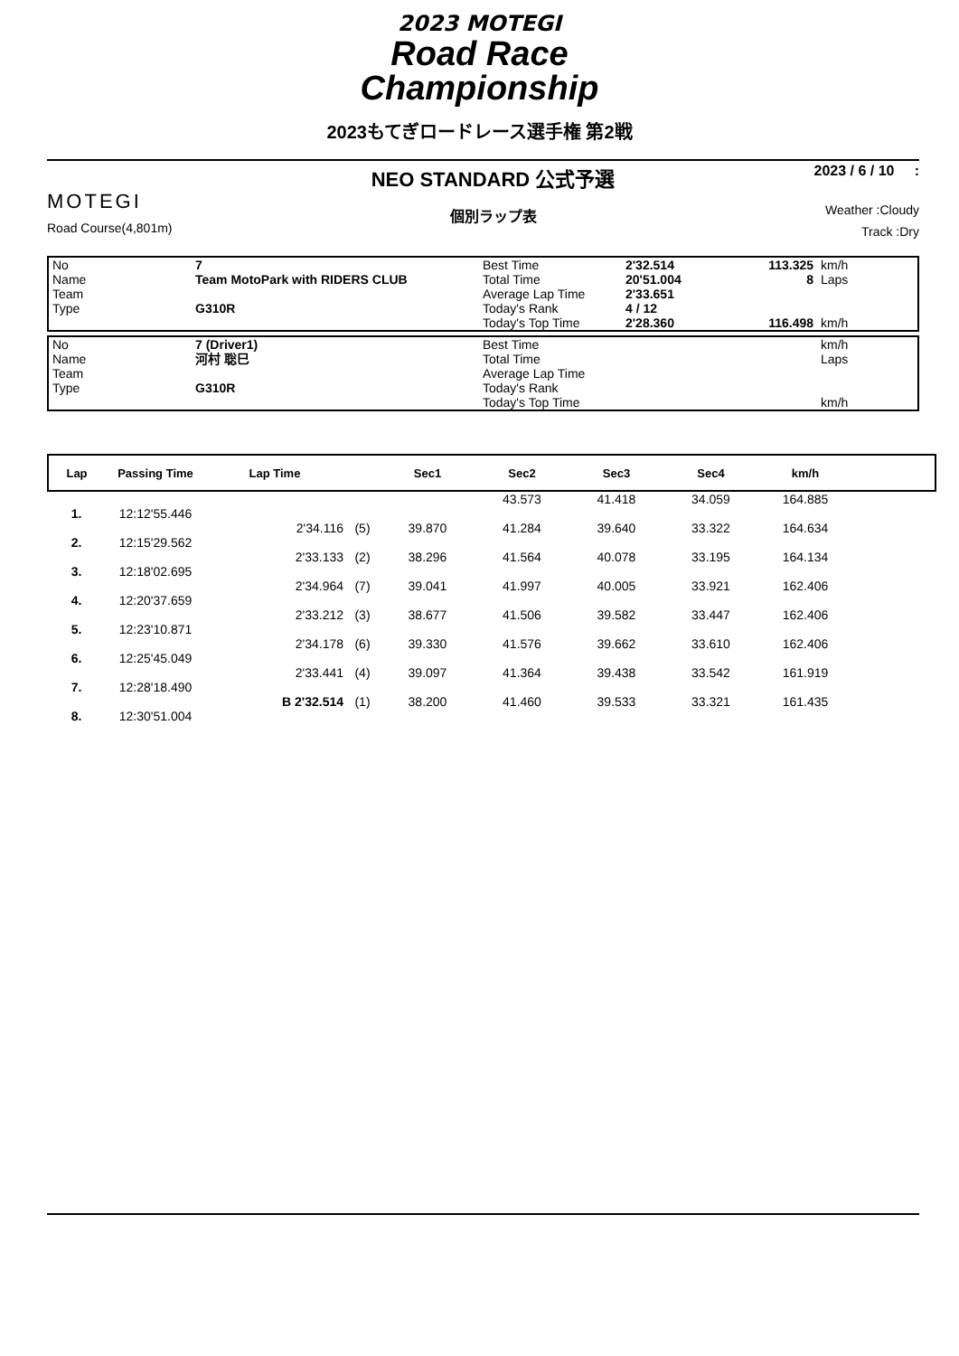2023 MOTEGI
Road Race
Championship
2023もてぎロードレース選手権 第2戦
MOTEGI
Road Course(4,801m)
NEO STANDARD 公式予選
個別ラップ表
2023 / 6 / 10 :
Weather :Cloudy
Track :Dry
| No | 7 | Best Time | 2'32.514 | 113.325 | km/h |
| Name | Team MotoPark with RIDERS CLUB | Total Time | 20'51.004 | 8 | Laps |
| Team | | Average Lap Time | 2'33.651 | | |
| Type | G310R | Today's Rank | 4 / 12 | | |
| | | Today's Top Time | 2'28.360 | 116.498 | km/h |
| No | 7 (Driver1) | Best Time | | | km/h |
| Name | 河村 聡巳 | Total Time | | | Laps |
| Team | | Average Lap Time | | | |
| Type | G310R | Today's Rank | | | |
| | | Today's Top Time | | | km/h |
| Lap | Passing Time | Lap Time | | Sec1 | Sec2 | Sec3 | Sec4 | km/h | |
| --- | --- | --- | --- | --- | --- | --- | --- | --- | --- |
| | | | | | 43.573 | 41.418 | 34.059 | 164.885 | |
| 1. | 12:12'55.446 | | | | | | | | |
| | | 2'34.116 | (5) | 39.870 | 41.284 | 39.640 | 33.322 | 164.634 | |
| 2. | 12:15'29.562 | | | | | | | | |
| | | 2'33.133 | (2) | 38.296 | 41.564 | 40.078 | 33.195 | 164.134 | |
| 3. | 12:18'02.695 | | | | | | | | |
| | | 2'34.964 | (7) | 39.041 | 41.997 | 40.005 | 33.921 | 162.406 | |
| 4. | 12:20'37.659 | | | | | | | | |
| | | 2'33.212 | (3) | 38.677 | 41.506 | 39.582 | 33.447 | 162.406 | |
| 5. | 12:23'10.871 | | | | | | | | |
| | | 2'34.178 | (6) | 39.330 | 41.576 | 39.662 | 33.610 | 162.406 | |
| 6. | 12:25'45.049 | | | | | | | | |
| | | 2'33.441 | (4) | 39.097 | 41.364 | 39.438 | 33.542 | 161.919 | |
| 7. | 12:28'18.490 | | | | | | | | |
| | | B 2'32.514 | (1) | 38.200 | 41.460 | 39.533 | 33.321 | 161.435 | |
| 8. | 12:30'51.004 | | | | | | | | |